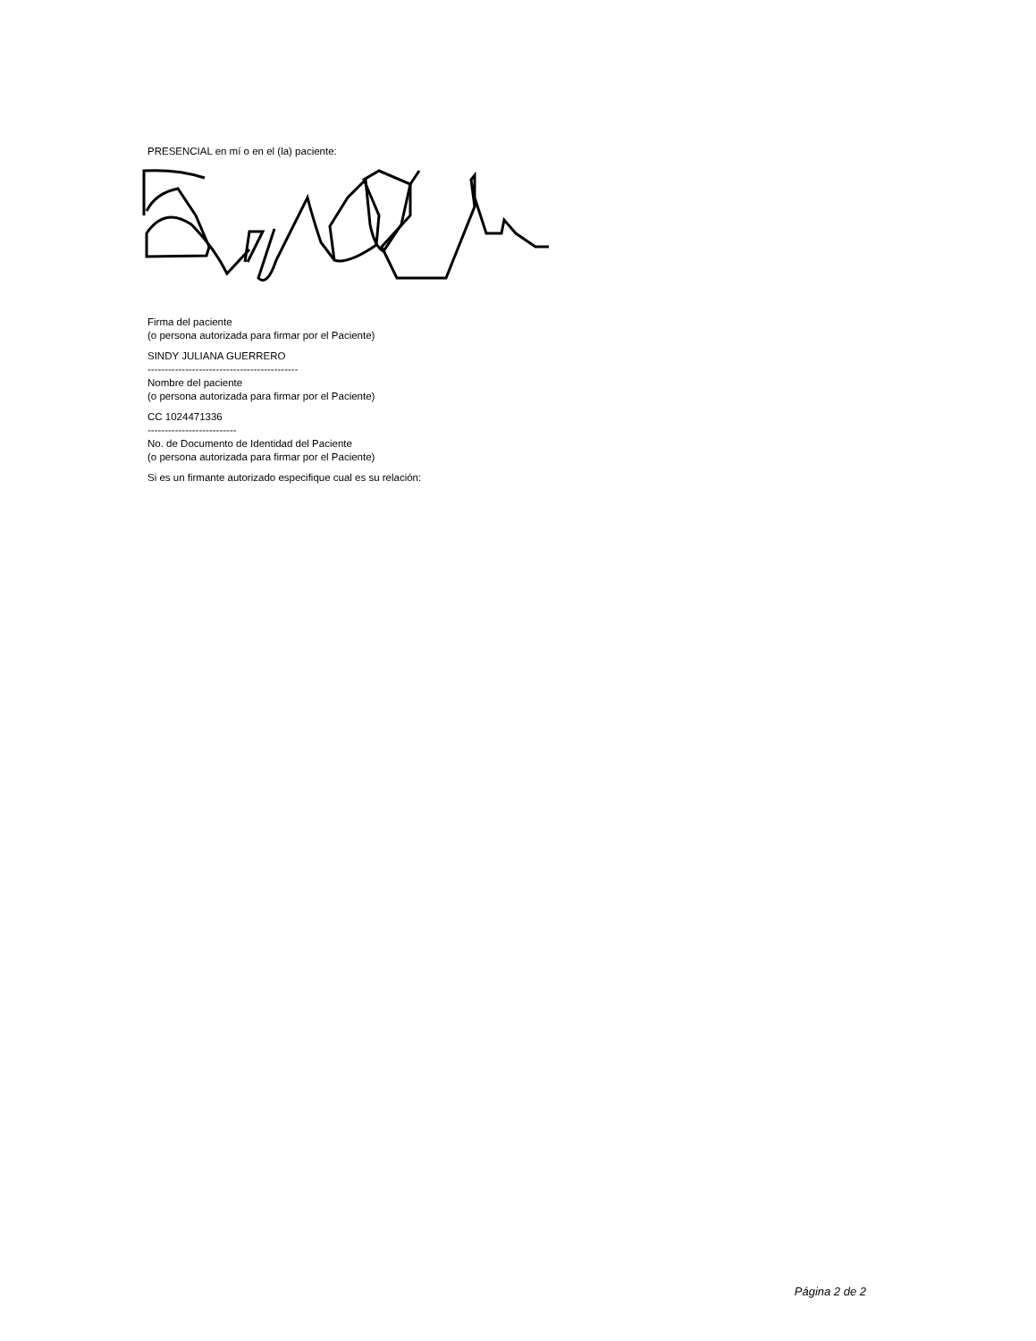PRESENCIAL en mí o en el (la) paciente:
Firma del paciente
(o persona autorizada para firmar por el Paciente)
SINDY JULIANA GUERRERO
--------------------------------------------
Nombre del paciente
(o persona autorizada para firmar por el Paciente)
CC 1024471336
--------------------------
No. de Documento de Identidad del Paciente
(o persona autorizada para firmar por el Paciente)
Si es un firmante autorizado especifique cual es su relación:
Página 2 de 2